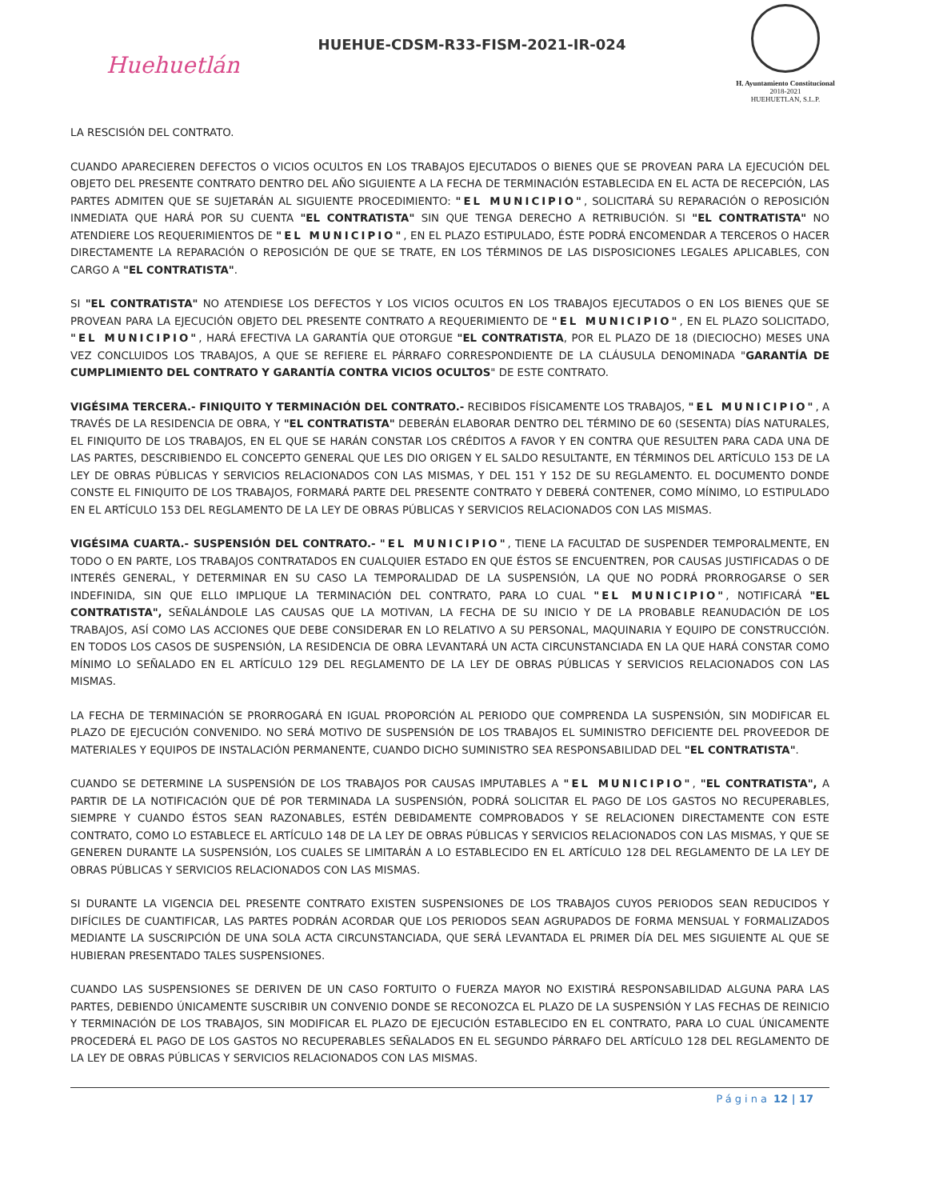Huehuetlán
HUEHUE-CDSM-R33-FISM-2021-IR-024
H. Ayuntamiento Constitucional
2018-2021
HUEHUETLAN, S.L.P.
LA RESCISIÓN DEL CONTRATO.
CUANDO APARECIEREN DEFECTOS O VICIOS OCULTOS EN LOS TRABAJOS EJECUTADOS O BIENES QUE SE PROVEAN PARA LA EJECUCIÓN DEL OBJETO DEL PRESENTE CONTRATO DENTRO DEL AÑO SIGUIENTE A LA FECHA DE TERMINACIÓN ESTABLECIDA EN EL ACTA DE RECEPCIÓN, LAS PARTES ADMITEN QUE SE SUJETARÁN AL SIGUIENTE PROCEDIMIENTO: "EL MUNICIPIO", SOLICITARÁ SU REPARACIÓN O REPOSICIÓN INMEDIATA QUE HARÁ POR SU CUENTA "EL CONTRATISTA" SIN QUE TENGA DERECHO A RETRIBUCIÓN. SI "EL CONTRATISTA" NO ATENDIERE LOS REQUERIMIENTOS DE "EL MUNICIPIO", EN EL PLAZO ESTIPULADO, ÉSTE PODRÁ ENCOMENDAR A TERCEROS O HACER DIRECTAMENTE LA REPARACIÓN O REPOSICIÓN DE QUE SE TRATE, EN LOS TÉRMINOS DE LAS DISPOSICIONES LEGALES APLICABLES, CON CARGO A "EL CONTRATISTA".
SI "EL CONTRATISTA" NO ATENDIESE LOS DEFECTOS Y LOS VICIOS OCULTOS EN LOS TRABAJOS EJECUTADOS O EN LOS BIENES QUE SE PROVEAN PARA LA EJECUCIÓN OBJETO DEL PRESENTE CONTRATO A REQUERIMIENTO DE "EL MUNICIPIO", EN EL PLAZO SOLICITADO, "EL MUNICIPIO", HARÁ EFECTIVA LA GARANTÍA QUE OTORGUE "EL CONTRATISTA, POR EL PLAZO DE 18 (DIECIOCHO) MESES UNA VEZ CONCLUIDOS LOS TRABAJOS, A QUE SE REFIERE EL PÁRRAFO CORRESPONDIENTE DE LA CLÁUSULA DENOMINADA "GARANTÍA DE CUMPLIMIENTO DEL CONTRATO Y GARANTÍA CONTRA VICIOS OCULTOS" DE ESTE CONTRATO.
VIGÉSIMA TERCERA.- FINIQUITO Y TERMINACIÓN DEL CONTRATO.- RECIBIDOS FÍSICAMENTE LOS TRABAJOS, "EL MUNICIPIO", A TRAVÉS DE LA RESIDENCIA DE OBRA, Y "EL CONTRATISTA" DEBERÁN ELABORAR DENTRO DEL TÉRMINO DE 60 (SESENTA) DÍAS NATURALES, EL FINIQUITO DE LOS TRABAJOS, EN EL QUE SE HARÁN CONSTAR LOS CRÉDITOS A FAVOR Y EN CONTRA QUE RESULTEN PARA CADA UNA DE LAS PARTES, DESCRIBIENDO EL CONCEPTO GENERAL QUE LES DIO ORIGEN Y EL SALDO RESULTANTE, EN TÉRMINOS DEL ARTÍCULO 153 DE LA LEY DE OBRAS PÚBLICAS Y SERVICIOS RELACIONADOS CON LAS MISMAS, Y DEL 151 Y 152 DE SU REGLAMENTO. EL DOCUMENTO DONDE CONSTE EL FINIQUITO DE LOS TRABAJOS, FORMARÁ PARTE DEL PRESENTE CONTRATO Y DEBERÁ CONTENER, COMO MÍNIMO, LO ESTIPULADO EN EL ARTÍCULO 153 DEL REGLAMENTO DE LA LEY DE OBRAS PÚBLICAS Y SERVICIOS RELACIONADOS CON LAS MISMAS.
VIGÉSIMA CUARTA.- SUSPENSIÓN DEL CONTRATO.- "EL MUNICIPIO", TIENE LA FACULTAD DE SUSPENDER TEMPORALMENTE, EN TODO O EN PARTE, LOS TRABAJOS CONTRATADOS EN CUALQUIER ESTADO EN QUE ÉSTOS SE ENCUENTREN, POR CAUSAS JUSTIFICADAS O DE INTERÉS GENERAL, Y DETERMINAR EN SU CASO LA TEMPORALIDAD DE LA SUSPENSIÓN, LA QUE NO PODRÁ PRORROGARSE O SER INDEFINIDA, SIN QUE ELLO IMPLIQUE LA TERMINACIÓN DEL CONTRATO, PARA LO CUAL "EL MUNICIPIO", NOTIFICARÁ "EL CONTRATISTA", SEÑALÁNDOLE LAS CAUSAS QUE LA MOTIVAN, LA FECHA DE SU INICIO Y DE LA PROBABLE REANUDACIÓN DE LOS TRABAJOS, ASÍ COMO LAS ACCIONES QUE DEBE CONSIDERAR EN LO RELATIVO A SU PERSONAL, MAQUINARIA Y EQUIPO DE CONSTRUCCIÓN. EN TODOS LOS CASOS DE SUSPENSIÓN, LA RESIDENCIA DE OBRA LEVANTARÁ UN ACTA CIRCUNSTANCIADA EN LA QUE HARÁ CONSTAR COMO MÍNIMO LO SEÑALADO EN EL ARTÍCULO 129 DEL REGLAMENTO DE LA LEY DE OBRAS PÚBLICAS Y SERVICIOS RELACIONADOS CON LAS MISMAS.
LA FECHA DE TERMINACIÓN SE PRORROGARÁ EN IGUAL PROPORCIÓN AL PERIODO QUE COMPRENDA LA SUSPENSIÓN, SIN MODIFICAR EL PLAZO DE EJECUCIÓN CONVENIDO. NO SERÁ MOTIVO DE SUSPENSIÓN DE LOS TRABAJOS EL SUMINISTRO DEFICIENTE DEL PROVEEDOR DE MATERIALES Y EQUIPOS DE INSTALACIÓN PERMANENTE, CUANDO DICHO SUMINISTRO SEA RESPONSABILIDAD DEL "EL CONTRATISTA".
CUANDO SE DETERMINE LA SUSPENSIÓN DE LOS TRABAJOS POR CAUSAS IMPUTABLES A "EL MUNICIPIO", "EL CONTRATISTA", A PARTIR DE LA NOTIFICACIÓN QUE DÉ POR TERMINADA LA SUSPENSIÓN, PODRÁ SOLICITAR EL PAGO DE LOS GASTOS NO RECUPERABLES, SIEMPRE Y CUANDO ÉSTOS SEAN RAZONABLES, ESTÉN DEBIDAMENTE COMPROBADOS Y SE RELACIONEN DIRECTAMENTE CON ESTE CONTRATO, COMO LO ESTABLECE EL ARTÍCULO 148 DE LA LEY DE OBRAS PÚBLICAS Y SERVICIOS RELACIONADOS CON LAS MISMAS, Y QUE SE GENEREN DURANTE LA SUSPENSIÓN, LOS CUALES SE LIMITARÁN A LO ESTABLECIDO EN EL ARTÍCULO 128 DEL REGLAMENTO DE LA LEY DE OBRAS PÚBLICAS Y SERVICIOS RELACIONADOS CON LAS MISMAS.
SI DURANTE LA VIGENCIA DEL PRESENTE CONTRATO EXISTEN SUSPENSIONES DE LOS TRABAJOS CUYOS PERIODOS SEAN REDUCIDOS Y DIFÍCILES DE CUANTIFICAR, LAS PARTES PODRÁN ACORDAR QUE LOS PERIODOS SEAN AGRUPADOS DE FORMA MENSUAL Y FORMALIZADOS MEDIANTE LA SUSCRIPCIÓN DE UNA SOLA ACTA CIRCUNSTANCIADA, QUE SERÁ LEVANTADA EL PRIMER DÍA DEL MES SIGUIENTE AL QUE SE HUBIERAN PRESENTADO TALES SUSPENSIONES.
CUANDO LAS SUSPENSIONES SE DERIVEN DE UN CASO FORTUITO O FUERZA MAYOR NO EXISTIRÁ RESPONSABILIDAD ALGUNA PARA LAS PARTES, DEBIENDO ÚNICAMENTE SUSCRIBIR UN CONVENIO DONDE SE RECONOZCA EL PLAZO DE LA SUSPENSIÓN Y LAS FECHAS DE REINICIO Y TERMINACIÓN DE LOS TRABAJOS, SIN MODIFICAR EL PLAZO DE EJECUCIÓN ESTABLECIDO EN EL CONTRATO, PARA LO CUAL ÚNICAMENTE PROCEDERÁ EL PAGO DE LOS GASTOS NO RECUPERABLES SEÑALADOS EN EL SEGUNDO PÁRRAFO DEL ARTÍCULO 128 DEL REGLAMENTO DE LA LEY DE OBRAS PÚBLICAS Y SERVICIOS RELACIONADOS CON LAS MISMAS.
Página 12 | 17